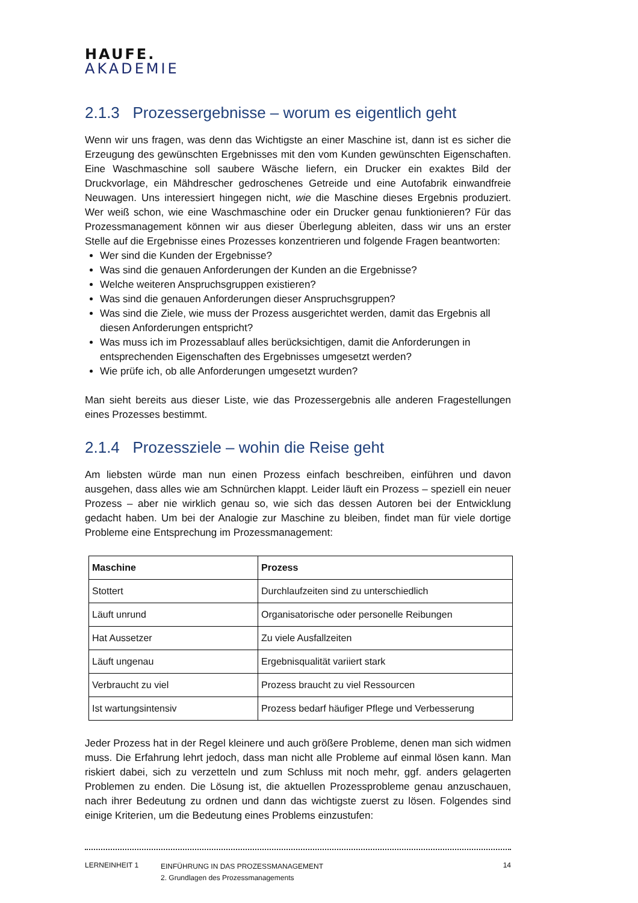HAUFE.
AKADEMIE
2.1.3 Prozessergebnisse – worum es eigentlich geht
Wenn wir uns fragen, was denn das Wichtigste an einer Maschine ist, dann ist es sicher die Erzeugung des gewünschten Ergebnisses mit den vom Kunden gewünschten Eigenschaften. Eine Waschmaschine soll saubere Wäsche liefern, ein Drucker ein exaktes Bild der Druckvorlage, ein Mähdrescher gedroschenes Getreide und eine Autofabrik einwandfreie Neuwagen. Uns interessiert hingegen nicht, wie die Maschine dieses Ergebnis produziert. Wer weiß schon, wie eine Waschmaschine oder ein Drucker genau funktionieren? Für das Prozessmanagement können wir aus dieser Überlegung ableiten, dass wir uns an erster Stelle auf die Ergebnisse eines Prozesses konzentrieren und folgende Fragen beantworten:
Wer sind die Kunden der Ergebnisse?
Was sind die genauen Anforderungen der Kunden an die Ergebnisse?
Welche weiteren Anspruchsgruppen existieren?
Was sind die genauen Anforderungen dieser Anspruchsgruppen?
Was sind die Ziele, wie muss der Prozess ausgerichtet werden, damit das Ergebnis all diesen Anforderungen entspricht?
Was muss ich im Prozessablauf alles berücksichtigen, damit die Anforderungen in entsprechenden Eigenschaften des Ergebnisses umgesetzt werden?
Wie prüfe ich, ob alle Anforderungen umgesetzt wurden?
Man sieht bereits aus dieser Liste, wie das Prozessergebnis alle anderen Fragestellungen eines Prozesses bestimmt.
2.1.4 Prozessziele – wohin die Reise geht
Am liebsten würde man nun einen Prozess einfach beschreiben, einführen und davon ausgehen, dass alles wie am Schnürchen klappt. Leider läuft ein Prozess – speziell ein neuer Prozess – aber nie wirklich genau so, wie sich das dessen Autoren bei der Entwicklung gedacht haben. Um bei der Analogie zur Maschine zu bleiben, findet man für viele dortige Probleme eine Entsprechung im Prozessmanagement:
| Maschine | Prozess |
| --- | --- |
| Stottert | Durchlaufzeiten sind zu unterschiedlich |
| Läuft unrund | Organisatorische oder personelle Reibungen |
| Hat Aussetzer | Zu viele Ausfallzeiten |
| Läuft ungenau | Ergebnisqualität variiert stark |
| Verbraucht zu viel | Prozess braucht zu viel Ressourcen |
| Ist wartungsintensiv | Prozess bedarf häufiger Pflege und Verbesserung |
Jeder Prozess hat in der Regel kleinere und auch größere Probleme, denen man sich widmen muss. Die Erfahrung lehrt jedoch, dass man nicht alle Probleme auf einmal lösen kann. Man riskiert dabei, sich zu verzetteln und zum Schluss mit noch mehr, ggf. anders gelagerten Problemen zu enden. Die Lösung ist, die aktuellen Prozessprobleme genau anzuschauen, nach ihrer Bedeutung zu ordnen und dann das wichtigste zuerst zu lösen. Folgendes sind einige Kriterien, um die Bedeutung eines Problems einzustufen:
LERNEINHEIT 1
EINFÜHRUNG IN DAS PROZESSMANAGEMENT
2. Grundlagen des Prozessmanagements
14